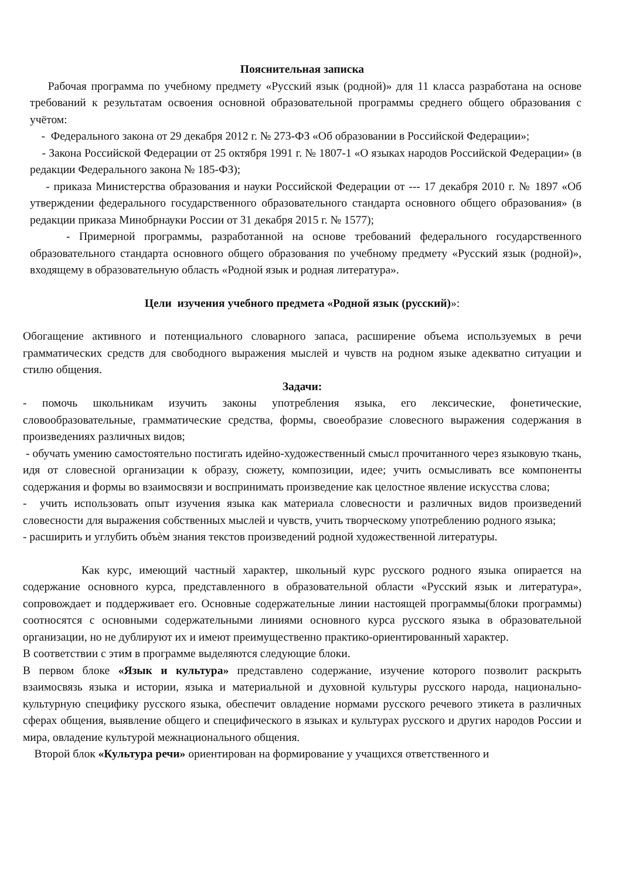Пояснительная записка
Рабочая программа по учебному предмету «Русский язык (родной)» для 11 класса разработана на основе требований к результатам освоения основной образовательной программы среднего общего образования с учётом:
- Федерального закона от 29 декабря 2012 г. № 273-ФЗ «Об образовании в Российской Федерации»;
- Закона Российской Федерации от 25 октября 1991 г. № 1807-1 «О языках народов Российской Федерации» (в редакции Федерального закона № 185-ФЗ);
- приказа Министерства образования и науки Российской Федерации от --- 17 декабря 2010 г. № 1897 «Об утверждении федерального государственного образовательного стандарта основного общего образования» (в редакции приказа Минобрнауки России от 31 декабря 2015 г. № 1577);
- Примерной программы, разработанной на основе требований федерального государственного образовательного стандарта основного общего образования по учебному предмету «Русский язык (родной)», входящему в образовательную область «Родной язык и родная литература».
Цели изучения учебного предмета «Родной язык (русский)»:
Обогащение активного и потенциального словарного запаса, расширение объема используемых в речи грамматических средств для свободного выражения мыслей и чувств на родном языке адекватно ситуации и стилю общения.
Задачи:
- помочь школьникам изучить законы употребления языка, его лексические, фонетические, словообразовательные, грамматические средства, формы, своеобразие словесного выражения содержания в произведениях различных видов;
- обучать умению самостоятельно постигать идейно-художественный смысл прочитанного через языковую ткань, идя от словесной организации к образу, сюжету, композиции, идее; учить осмысливать все компоненты содержания и формы во взаимосвязи и воспринимать произведение как целостное явление искусства слова;
- учить использовать опыт изучения языка как материала словесности и различных видов произведений словесности для выражения собственных мыслей и чувств, учить творческому употреблению родного языка;
- расширить и углубить объѐм знания текстов произведений родной художественной литературы.
Как курс, имеющий частный характер, школьный курс русского родного языка опирается на содержание основного курса, представленного в образовательной области «Русский язык и литература», сопровождает и поддерживает его. Основные содержательные линии настоящей программы(блоки программы) соотносятся с основными содержательными линиями основного курса русского языка в образовательной организации, но не дублируют их и имеют преимущественно практико-ориентированный характер.
В соответствии с этим в программе выделяются следующие блоки.
В первом блоке «Язык и культура» представлено содержание, изучение которого позволит раскрыть взаимосвязь языка и истории, языка и материальной и духовной культуры русского народа, национально- культурную специфику русского языка, обеспечит овладение нормами русского речевого этикета в различных сферах общения, выявление общего и специфического в языках и культурах русского и других народов России и мира, овладение культурой межнационального общения.
Второй блок «Культура речи» ориентирован на формирование у учащихся ответственного и